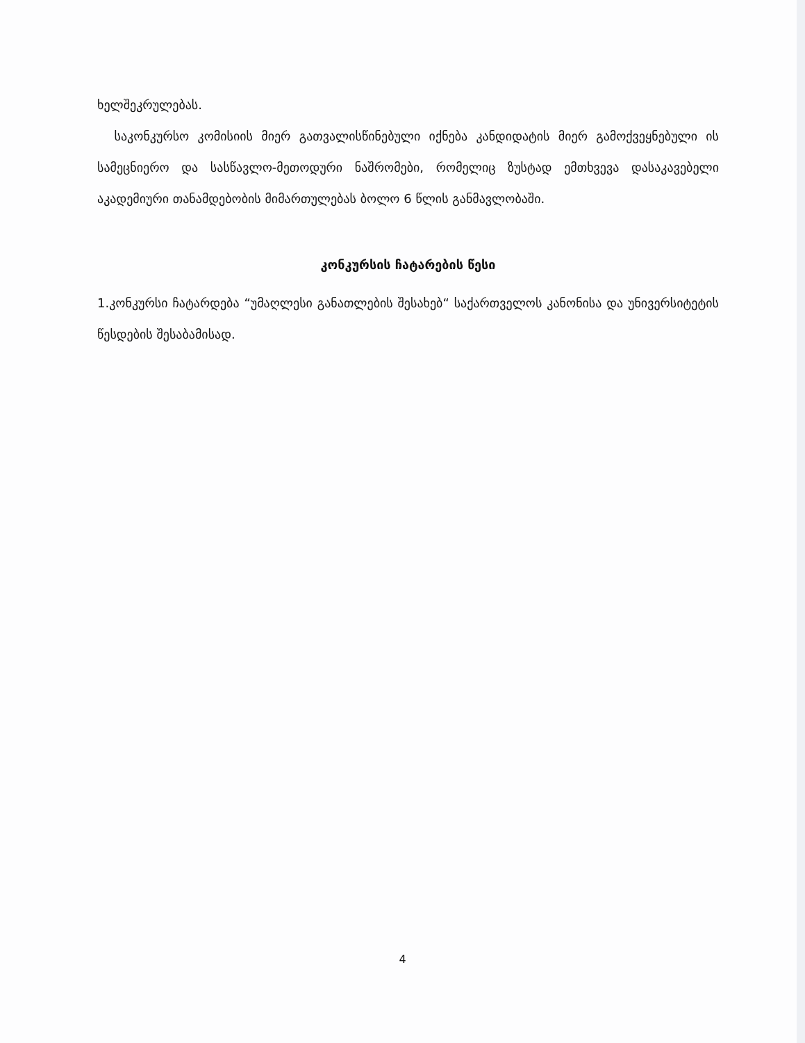ხელშეკრულებას.
საკონკურსო კომისიის მიერ გათვალისწინებული იქნება კანდიდატის მიერ გამოქვეყნებული ის სამეცნიერო და სასწავლო-მეთოდური ნაშრომები, რომელიც ზუსტად ემთხვევა დასაკავებელი აკადემიური თანამდებობის მიმართულებას ბოლო 6 წლის განმავლობაში.
კონკურსის ჩატარების წესი
1.კონკურსი ჩატარდება “უმაღლესი განათლების შესახებ“ საქართველოს კანონისა და უნივერსიტეტის წესდების შესაბამისად.
4